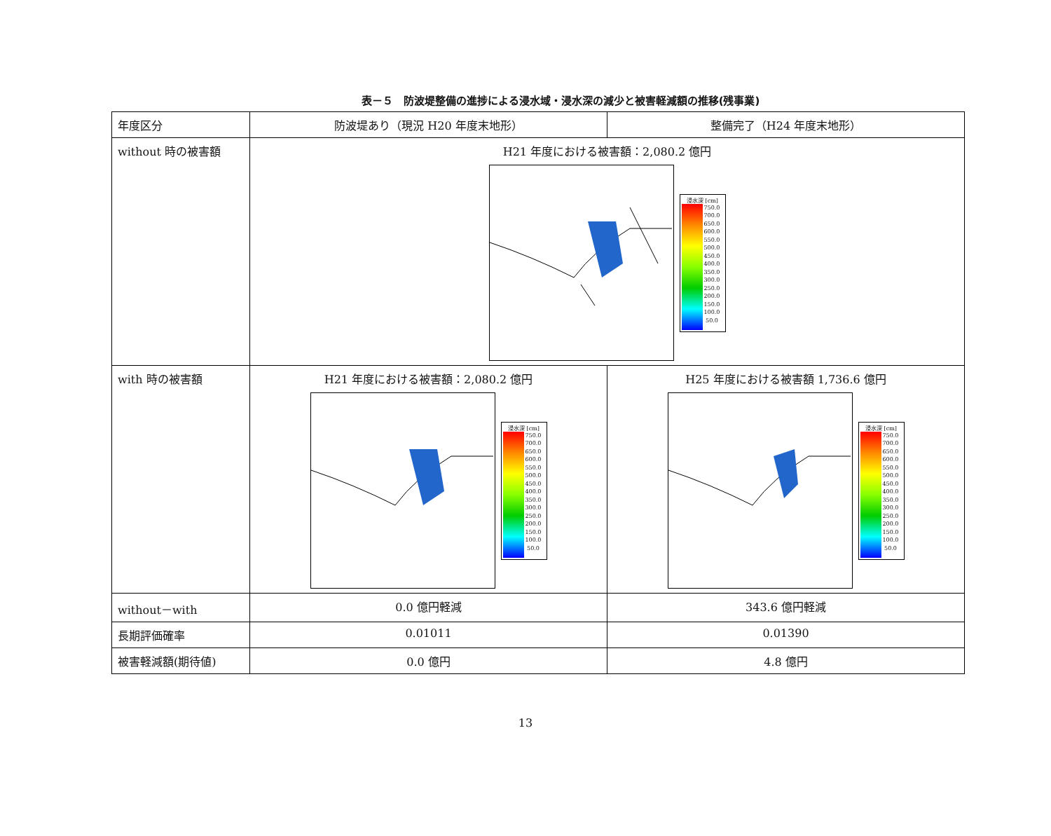表－５　防波堤整備の進捗による浸水域・浸水深の減少と被害軽減額の推移(残事業)
| 年度区分 | 防波堤あり（現況 H20 年度末地形） | 整備完了（H24 年度末地形） |
| without 時の被害額 | H21 年度における被害額：2,080.2 億円 浸水深 [cm] 750.0 700.0 650.0 600.0 550.0 500.0 450.0 400.0 350.0 300.0 250.0 200.0 150.0 100.0 50.0 | |
| with 時の被害額 | H21 年度における被害額：2,080.2 億円 浸水深 [cm] 750.0 700.0 650.0 600.0 550.0 500.0 450.0 400.0 350.0 300.0 250.0 200.0 150.0 100.0 50.0 | H25 年度における被害額 1,736.6 億円 浸水深 [cm] 750.0 700.0 650.0 600.0 550.0 500.0 450.0 400.0 350.0 300.0 250.0 200.0 150.0 100.0 50.0 |
| without－with | 0.0 億円軽減 | 343.6 億円軽減 |
| 長期評価確率 | 0.01011 | 0.01390 |
| 被害軽減額(期待値) | 0.0 億円 | 4.8 億円 |
13